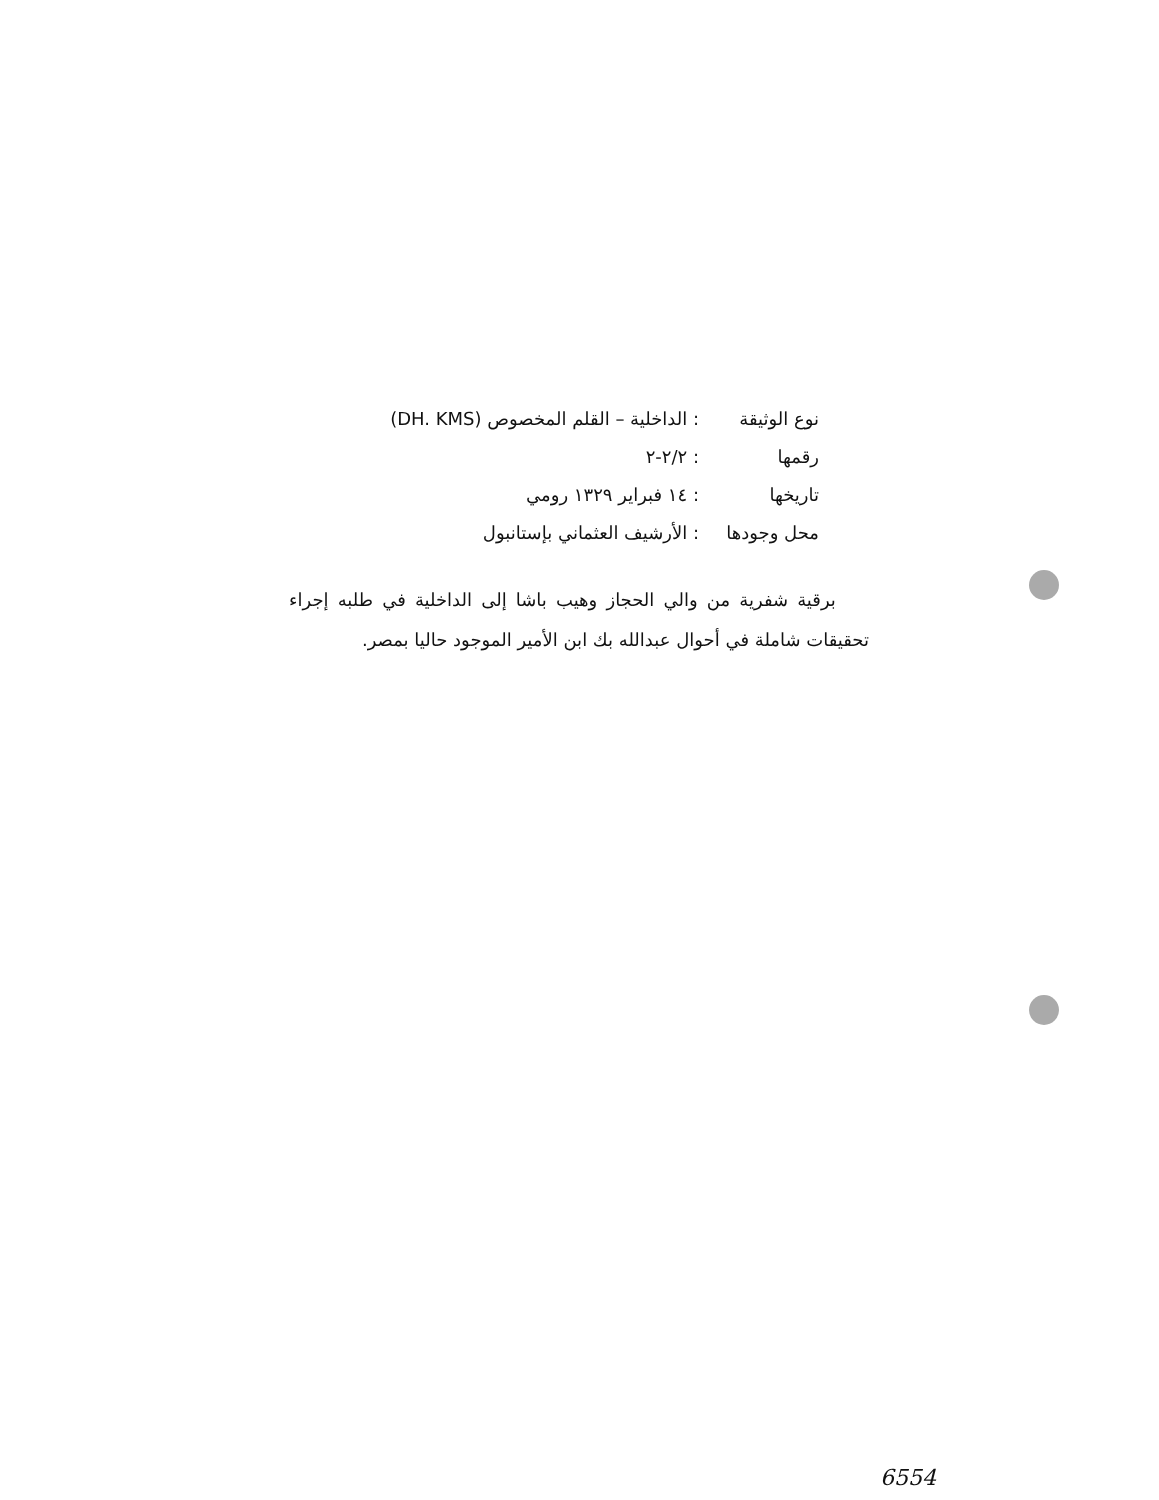نوع الوثيقة: الداخلية – القلم المخصوص (DH. KMS)
رقمها: ٢/٢-٢
تاريخها: ١٤ فبراير ١٣٢٩ رومي
محل وجودها: الأرشيف العثماني بإستانبول
برقية شفرية من والي الحجاز وهيب باشا إلى الداخلية في طلبه إجراء تحقيقات شاملة في أحوال عبدالله بك ابن الأمير الموجود حاليا بمصر.
6554